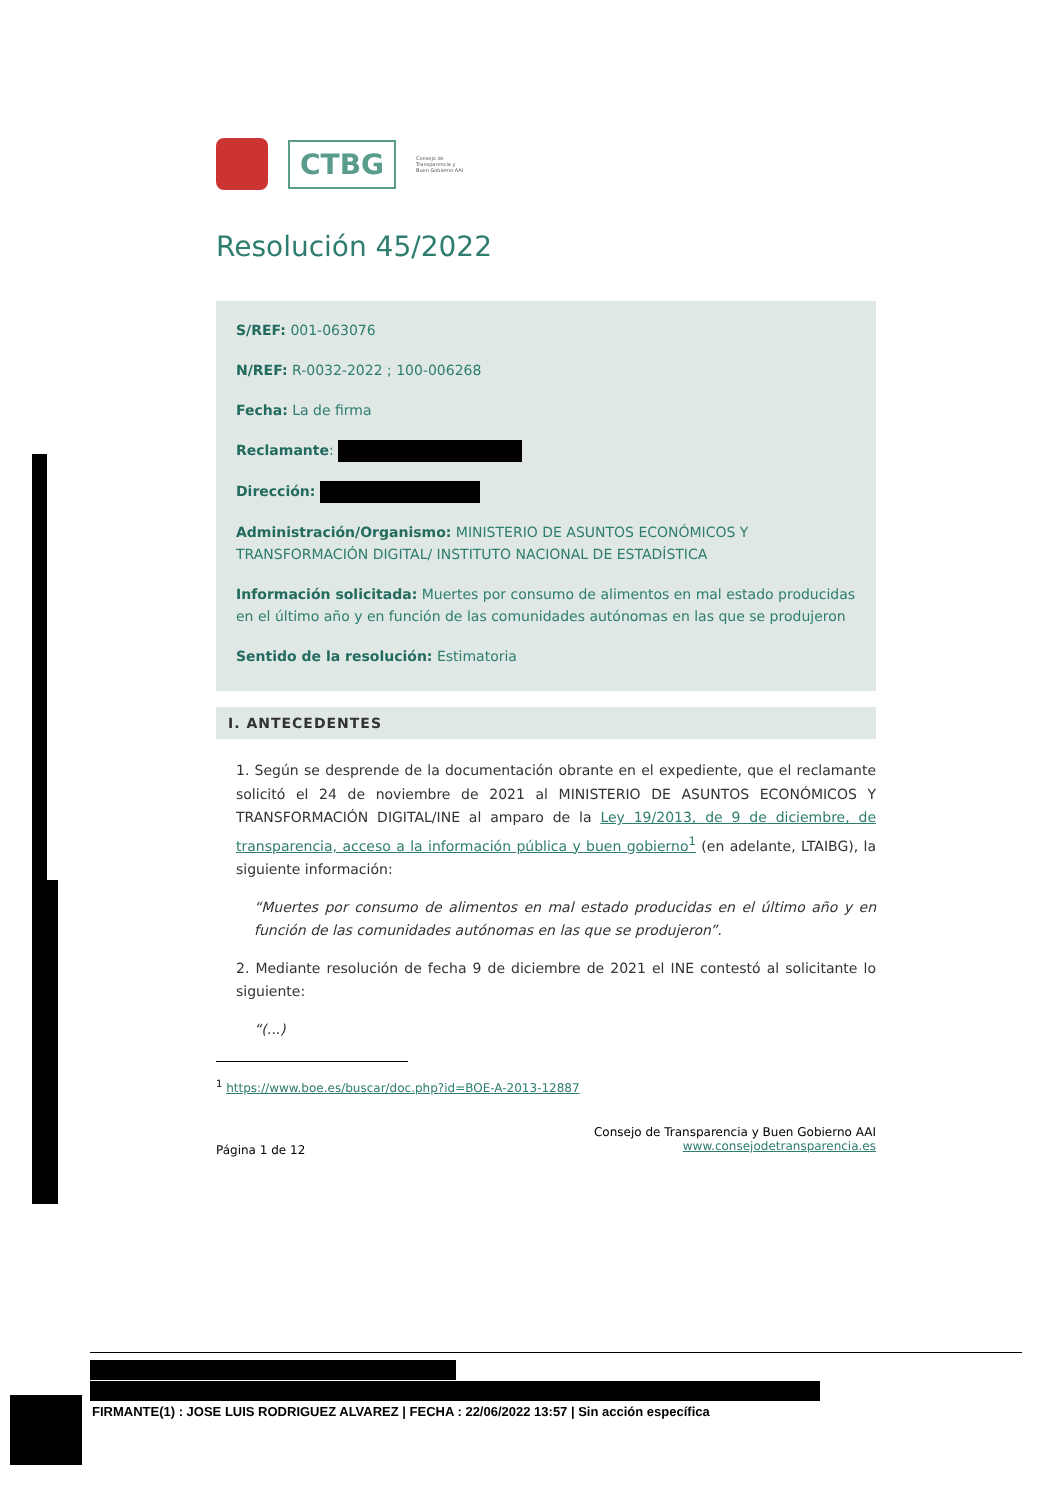CTBG
Consejo de
Transparencia y
Buen Gobierno AAI
Resolución 45/2022
S/REF: 001-063076
N/REF: R-0032-2022 ; 100-006268
Fecha: La de firma
Reclamante:
Dirección:
Administración/Organismo: MINISTERIO DE ASUNTOS ECONÓMICOS Y TRANSFORMACIÓN DIGITAL/ INSTITUTO NACIONAL DE ESTADÍSTICA
Información solicitada: Muertes por consumo de alimentos en mal estado producidas en el último año y en función de las comunidades autónomas en las que se produjeron
Sentido de la resolución: Estimatoria
I. ANTECEDENTES
1. Según se desprende de la documentación obrante en el expediente, que el reclamante solicitó el 24 de noviembre de 2021 al MINISTERIO DE ASUNTOS ECONÓMICOS Y TRANSFORMACIÓN DIGITAL/INE al amparo de la Ley 19/2013, de 9 de diciembre, de transparencia, acceso a la información pública y buen gobierno<sup>1</sup> (en adelante, LTAIBG), la siguiente información:
“Muertes por consumo de alimentos en mal estado producidas en el último año y en función de las comunidades autónomas en las que se produjeron”.
2. Mediante resolución de fecha 9 de diciembre de 2021 el INE contestó al solicitante lo siguiente:
“(...)
<sup>1</sup> https://www.boe.es/buscar/doc.php?id=BOE-A-2013-12887
Página 1 de 12
Consejo de Transparencia y Buen Gobierno AAI
www.consejodetransparencia.es
FIRMANTE(1) : JOSE LUIS RODRIGUEZ ALVAREZ | FECHA : 22/06/2022 13:57 | Sin acción específica